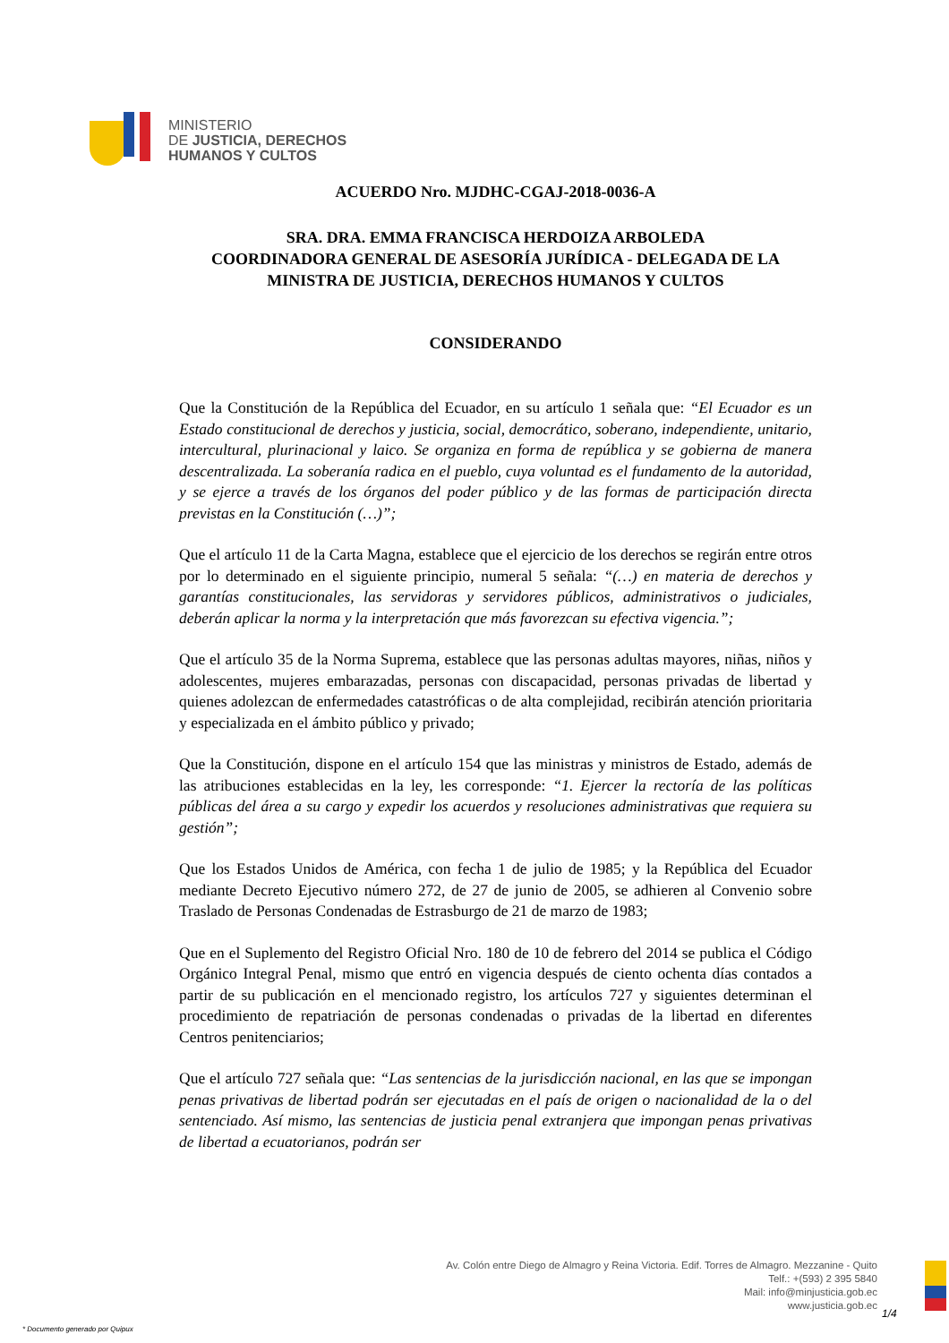MINISTERIO
DE JUSTICIA, DERECHOS
HUMANOS Y CULTOS
ACUERDO Nro. MJDHC-CGAJ-2018-0036-A
SRA. DRA. EMMA FRANCISCA HERDOIZA ARBOLEDA
COORDINADORA GENERAL DE ASESORÍA JURÍDICA - DELEGADA DE LA MINISTRA DE JUSTICIA, DERECHOS HUMANOS Y CULTOS
CONSIDERANDO
Que la Constitución de la República del Ecuador, en su artículo 1 señala que: “El Ecuador es un Estado constitucional de derechos y justicia, social, democrático, soberano, independiente, unitario, intercultural, plurinacional y laico. Se organiza en forma de república y se gobierna de manera descentralizada. La soberanía radica en el pueblo, cuya voluntad es el fundamento de la autoridad, y se ejerce a través de los órganos del poder público y de las formas de participación directa previstas en la Constitución (…)”;
Que el artículo 11 de la Carta Magna, establece que el ejercicio de los derechos se regirán entre otros por lo determinado en el siguiente principio, numeral 5 señala: “(…) en materia de derechos y garantías constitucionales, las servidoras y servidores públicos, administrativos o judiciales, deberán aplicar la norma y la interpretación que más favorezcan su efectiva vigencia.”;
Que el artículo 35 de la Norma Suprema, establece que las personas adultas mayores, niñas, niños y adolescentes, mujeres embarazadas, personas con discapacidad, personas privadas de libertad y quienes adolezcan de enfermedades catastróficas o de alta complejidad, recibirán atención prioritaria y especializada en el ámbito público y privado;
Que la Constitución, dispone en el artículo 154 que las ministras y ministros de Estado, además de las atribuciones establecidas en la ley, les corresponde: “1. Ejercer la rectoría de las políticas públicas del área a su cargo y expedir los acuerdos y resoluciones administrativas que requiera su gestión”;
Que los Estados Unidos de América, con fecha 1 de julio de 1985; y la República del Ecuador mediante Decreto Ejecutivo número 272, de 27 de junio de 2005, se adhieren al Convenio sobre Traslado de Personas Condenadas de Estrasburgo de 21 de marzo de 1983;
Que en el Suplemento del Registro Oficial Nro. 180 de 10 de febrero del 2014 se publica el Código Orgánico Integral Penal, mismo que entró en vigencia después de ciento ochenta días contados a partir de su publicación en el mencionado registro, los artículos 727 y siguientes determinan el procedimiento de repatriación de personas condenadas o privadas de la libertad en diferentes Centros penitenciarios;
Que el artículo 727 señala que: “Las sentencias de la jurisdicción nacional, en las que se impongan penas privativas de libertad podrán ser ejecutadas en el país de origen o nacionalidad de la o del sentenciado. Así mismo, las sentencias de justicia penal extranjera que impongan penas privativas de libertad a ecuatorianos, podrán ser
Av. Colón entre Diego de Almagro y Reina Victoria. Edif. Torres de Almagro. Mezzanine - Quito
Telf.: +(593) 2 395 5840
Mail: info@minjusticia.gob.ec
www.justicia.gob.ec
1/4
* Documento generado por Quipux